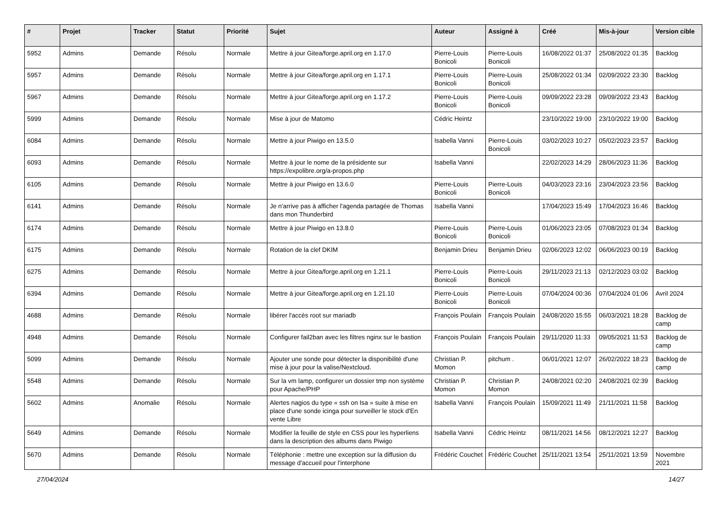| # | Projet | Tracker | Statut | Priorité | Sujet | Auteur | Assigné à | Créé | Mis-à-jour | Version cible |
| --- | --- | --- | --- | --- | --- | --- | --- | --- | --- | --- |
| 5952 | Admins | Demande | Résolu | Normale | Mettre à jour Gitea/forge.april.org en 1.17.0 | Pierre-Louis Bonicoli | Pierre-Louis Bonicoli | 16/08/2022 01:37 | 25/08/2022 01:35 | Backlog |
| 5957 | Admins | Demande | Résolu | Normale | Mettre à jour Gitea/forge.april.org en 1.17.1 | Pierre-Louis Bonicoli | Pierre-Louis Bonicoli | 25/08/2022 01:34 | 02/09/2022 23:30 | Backlog |
| 5967 | Admins | Demande | Résolu | Normale | Mettre à jour Gitea/forge.april.org en 1.17.2 | Pierre-Louis Bonicoli | Pierre-Louis Bonicoli | 09/09/2022 23:28 | 09/09/2022 23:43 | Backlog |
| 5999 | Admins | Demande | Résolu | Normale | Mise à jour de Matomo | Cédric Heintz | | 23/10/2022 19:00 | 23/10/2022 19:00 | Backlog |
| 6084 | Admins | Demande | Résolu | Normale | Mettre à jour Piwigo en 13.5.0 | Isabella Vanni | Pierre-Louis Bonicoli | 03/02/2023 10:27 | 05/02/2023 23:57 | Backlog |
| 6093 | Admins | Demande | Résolu | Normale | Mettre à jour le nome de la présidente sur https://expolibre.org/a-propos.php | Isabella Vanni | | 22/02/2023 14:29 | 28/06/2023 11:36 | Backlog |
| 6105 | Admins | Demande | Résolu | Normale | Mettre à jour Piwigo en 13.6.0 | Pierre-Louis Bonicoli | Pierre-Louis Bonicoli | 04/03/2023 23:16 | 23/04/2023 23:56 | Backlog |
| 6141 | Admins | Demande | Résolu | Normale | Je n'arrive pas à afficher l'agenda partagée de Thomas dans mon Thunderbird | Isabella Vanni | | 17/04/2023 15:49 | 17/04/2023 16:46 | Backlog |
| 6174 | Admins | Demande | Résolu | Normale | Mettre à jour Piwigo en 13.8.0 | Pierre-Louis Bonicoli | Pierre-Louis Bonicoli | 01/06/2023 23:05 | 07/08/2023 01:34 | Backlog |
| 6175 | Admins | Demande | Résolu | Normale | Rotation de la clef DKIM | Benjamin Drieu | Benjamin Drieu | 02/06/2023 12:02 | 06/06/2023 00:19 | Backlog |
| 6275 | Admins | Demande | Résolu | Normale | Mettre à jour Gitea/forge.april.org en 1.21.1 | Pierre-Louis Bonicoli | Pierre-Louis Bonicoli | 29/11/2023 21:13 | 02/12/2023 03:02 | Backlog |
| 6394 | Admins | Demande | Résolu | Normale | Mettre à jour Gitea/forge.april.org en 1.21.10 | Pierre-Louis Bonicoli | Pierre-Louis Bonicoli | 07/04/2024 00:36 | 07/04/2024 01:06 | Avril 2024 |
| 4688 | Admins | Demande | Résolu | Normale | libérer l'accès root sur mariadb | François Poulain | François Poulain | 24/08/2020 15:55 | 06/03/2021 18:28 | Backlog de camp |
| 4948 | Admins | Demande | Résolu | Normale | Configurer fail2ban avec les filtres nginx sur le bastion | François Poulain | François Poulain | 29/11/2020 11:33 | 09/05/2021 11:53 | Backlog de camp |
| 5099 | Admins | Demande | Résolu | Normale | Ajouter une sonde pour détecter la disponibilité d'une mise à jour pour la valise/Nextcloud. | Christian P. Momon | pitchum . | 06/01/2021 12:07 | 26/02/2022 18:23 | Backlog de camp |
| 5548 | Admins | Demande | Résolu | Normale | Sur la vm lamp, configurer un dossier tmp non système pour Apache/PHP | Christian P. Momon | Christian P. Momon | 24/08/2021 02:20 | 24/08/2021 02:39 | Backlog |
| 5602 | Admins | Anomalie | Résolu | Normale | Alertes nagios du type « ssh on Isa » suite à mise en place d'une sonde icinga pour surveiller le stock d'En vente Libre | Isabella Vanni | François Poulain | 15/09/2021 11:49 | 21/11/2021 11:58 | Backlog |
| 5649 | Admins | Demande | Résolu | Normale | Modifier la feuille de style en CSS pour les hyperliens dans la description des albums dans Piwigo | Isabella Vanni | Cédric Heintz | 08/11/2021 14:56 | 08/12/2021 12:27 | Backlog |
| 5670 | Admins | Demande | Résolu | Normale | Téléphonie : mettre une exception sur la diffusion du message d'accueil pour l'interphone | Frédéric Couchet | Frédéric Couchet | 25/11/2021 13:54 | 25/11/2021 13:59 | Novembre 2021 |
27/04/2024 14/27